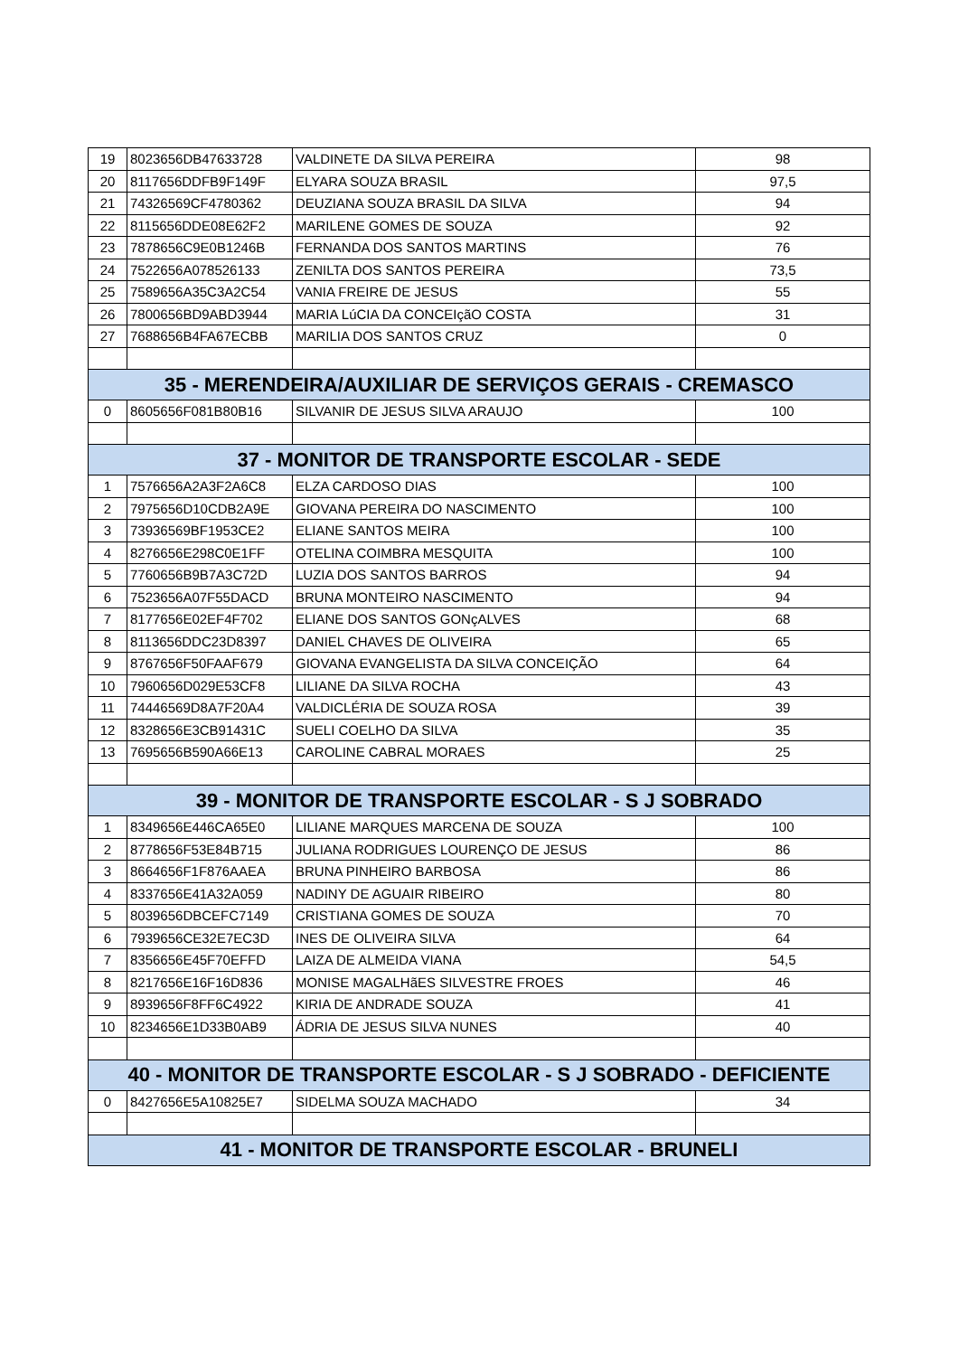| 19 | 8023656DB47633728 | VALDINETE DA SILVA PEREIRA | 98 |
| 20 | 8117656DDFB9F149F | ELYARA SOUZA BRASIL | 97,5 |
| 21 | 74326569CF4780362 | DEUZIANA SOUZA BRASIL DA SILVA | 94 |
| 22 | 8115656DDE08E62F2 | MARILENE GOMES DE SOUZA | 92 |
| 23 | 7878656C9E0B1246B | FERNANDA DOS SANTOS MARTINS | 76 |
| 24 | 7522656A078526133 | ZENILTA DOS SANTOS PEREIRA | 73,5 |
| 25 | 7589656A35C3A2C54 | VANIA FREIRE DE JESUS | 55 |
| 26 | 7800656BD9ABD3944 | MARIA LúCIA DA CONCEIçãO COSTA | 31 |
| 27 | 7688656B4FA67ECBB | MARILIA DOS SANTOS CRUZ | 0 |
| 35 - MERENDEIRA/AUXILIAR DE SERVIÇOS GERAIS - CREMASCO | | | |
| 0 | 8605656F081B80B16 | SILVANIR DE JESUS SILVA ARAUJO | 100 |
| 37 - MONITOR DE TRANSPORTE ESCOLAR - SEDE | | | |
| 1 | 7576656A2A3F2A6C8 | ELZA CARDOSO DIAS | 100 |
| 2 | 7975656D10CDB2A9E | GIOVANA PEREIRA DO NASCIMENTO | 100 |
| 3 | 73936569BF1953CE2 | ELIANE SANTOS MEIRA | 100 |
| 4 | 8276656E298C0E1FF | OTELINA COIMBRA MESQUITA | 100 |
| 5 | 7760656B9B7A3C72D | LUZIA DOS SANTOS BARROS | 94 |
| 6 | 7523656A07F55DACD | BRUNA MONTEIRO NASCIMENTO | 94 |
| 7 | 8177656E02EF4F702 | ELIANE DOS SANTOS GONçALVES | 68 |
| 8 | 8113656DDC23D8397 | DANIEL CHAVES DE OLIVEIRA | 65 |
| 9 | 8767656F50FAAF679 | GIOVANA EVANGELISTA DA SILVA CONCEIÇÃO | 64 |
| 10 | 7960656D029E53CF8 | LILIANE DA SILVA ROCHA | 43 |
| 11 | 74446569D8A7F20A4 | VALDICLÉRIA DE SOUZA ROSA | 39 |
| 12 | 8328656E3CB91431C | SUELI COELHO DA SILVA | 35 |
| 13 | 7695656B590A66E13 | CAROLINE CABRAL MORAES | 25 |
| 39 - MONITOR DE TRANSPORTE ESCOLAR - S J SOBRADO | | | |
| 1 | 8349656E446CA65E0 | LILIANE MARQUES MARCENA DE SOUZA | 100 |
| 2 | 8778656F53E84B715 | JULIANA RODRIGUES LOURENÇO DE JESUS | 86 |
| 3 | 8664656F1F876AAEA | BRUNA PINHEIRO BARBOSA | 86 |
| 4 | 8337656E41A32A059 | NADINY DE AGUAIR RIBEIRO | 80 |
| 5 | 8039656DBCEFC7149 | CRISTIANA GOMES DE SOUZA | 70 |
| 6 | 7939656CE32E7EC3D | INES DE OLIVEIRA SILVA | 64 |
| 7 | 8356656E45F70EFFD | LAIZA DE ALMEIDA VIANA | 54,5 |
| 8 | 8217656E16F16D836 | MONISE MAGALHãES SILVESTRE FROES | 46 |
| 9 | 8939656F8FF6C4922 | KIRIA DE ANDRADE SOUZA | 41 |
| 10 | 8234656E1D33B0AB9 | ÁDRIA DE JESUS SILVA NUNES | 40 |
| 40 - MONITOR DE TRANSPORTE ESCOLAR - S J SOBRADO - DEFICIENTE | | | |
| 0 | 8427656E5A10825E7 | SIDELMA SOUZA MACHADO | 34 |
| 41 - MONITOR DE TRANSPORTE ESCOLAR - BRUNELI | | | |